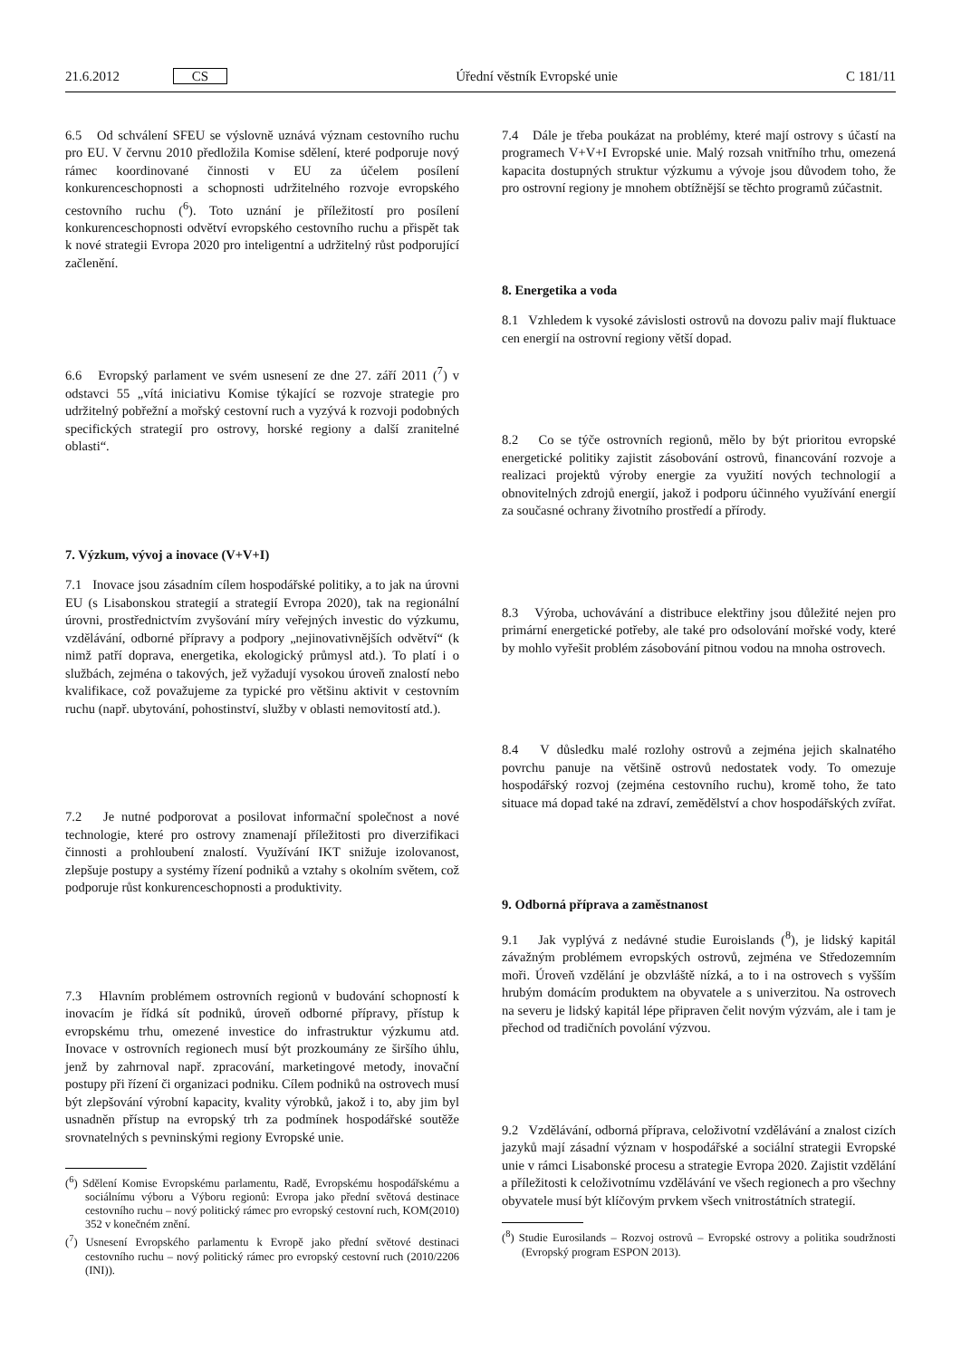21.6.2012 CS Úřední věstník Evropské unie C 181/11
6.5 Od schválení SFEU se výslovně uznává význam cestovního ruchu pro EU. V červnu 2010 předložila Komise sdělení, které podporuje nový rámec koordinované činnosti v EU za účelem posílení konkurenceschopnosti a schopnosti udržitelného rozvoje evropského cestovního ruchu (<sup>6</sup>). Toto uznání je příležitostí pro posílení konkurenceschopnosti odvětví evropského cestovního ruchu a přispět tak k nové strategii Evropa 2020 pro inteligentní a udržitelný růst podporující začlenění.
6.6 Evropský parlament ve svém usnesení ze dne 27. září 2011 (<sup>7</sup>) v odstavci 55 „vítá iniciativu Komise týkající se rozvoje strategie pro udržitelný pobřežní a mořský cestovní ruch a vyzývá k rozvoji podobných specifických strategií pro ostrovy, horské regiony a další zranitelné oblasti“.
7. Výzkum, vývoj a inovace (V+V+I)
7.1 Inovace jsou zásadním cílem hospodářské politiky, a to jak na úrovni EU (s Lisabonskou strategií a strategií Evropa 2020), tak na regionální úrovni, prostřednictvím zvyšování míry veřejných investic do výzkumu, vzdělávání, odborné přípravy a podpory „nejinovativnějších odvětví“ (k nimž patří doprava, energetika, ekologický průmysl atd.). To platí i o službách, zejména o takových, jež vyžadují vysokou úroveň znalostí nebo kvalifikace, což považujeme za typické pro většinu aktivit v cestovním ruchu (např. ubytování, pohostinství, služby v oblasti nemovitostí atd.).
7.2 Je nutné podporovat a posilovat informační společnost a nové technologie, které pro ostrovy znamenají příležitosti pro diverzifikaci činnosti a prohloubení znalostí. Využívání IKT snižuje izolovanost, zlepšuje postupy a systémy řízení podniků a vztahy s okolním světem, což podporuje růst konkurenceschopnosti a produktivity.
7.3 Hlavním problémem ostrovních regionů v budování schopností k inovacím je řídká sít podniků, úroveň odborné přípravy, přístup k evropskému trhu, omezené investice do infrastruktur výzkumu atd. Inovace v ostrovních regionech musí být prozkoumány ze širšího úhlu, jenž by zahrnoval např. zpracování, marketingové metody, inovační postupy při řízení či organizaci podniku. Cílem podniků na ostrovech musí být zlepšování výrobní kapacity, kvality výrobků, jakož i to, aby jim byl usnadněn přístup na evropský trh za podmínek hospodářské soutěže srovnatelných s pevninskými regiony Evropské unie.
(<sup>6</sup>) Sdělení Komise Evropskému parlamentu, Radě, Evropskému hospodářskému a sociálnímu výboru a Výboru regionů: Evropa jako přední světová destinace cestovního ruchu – nový politický rámec pro evropský cestovní ruch, KOM(2010) 352 v konečném znění.
(<sup>7</sup>) Usnesení Evropského parlamentu k Evropě jako přední světové destinaci cestovního ruchu – nový politický rámec pro evropský cestovní ruch (2010/2206 (INI)).
7.4 Dále je třeba poukázat na problémy, které mají ostrovy s účastí na programech V+V+I Evropské unie. Malý rozsah vnitřního trhu, omezená kapacita dostupných struktur výzkumu a vývoje jsou důvodem toho, že pro ostrovní regiony je mnohem obtížnější se těchto programů zúčastnit.
8. Energetika a voda
8.1 Vzhledem k vysoké závislosti ostrovů na dovozu paliv mají fluktuace cen energií na ostrovní regiony větší dopad.
8.2 Co se týče ostrovních regionů, mělo by být prioritou evropské energetické politiky zajistit zásobování ostrovů, financování rozvoje a realizaci projektů výroby energie za využití nových technologií a obnovitelných zdrojů energií, jakož i podporu účinného využívání energií za současné ochrany životního prostředí a přírody.
8.3 Výroba, uchovávání a distribuce elektřiny jsou důležité nejen pro primární energetické potřeby, ale také pro odsolování mořské vody, které by mohlo vyřešit problém zásobování pitnou vodou na mnoha ostrovech.
8.4 V důsledku malé rozlohy ostrovů a zejména jejich skalnatého povrchu panuje na většině ostrovů nedostatek vody. To omezuje hospodářský rozvoj (zejména cestovního ruchu), kromě toho, že tato situace má dopad také na zdraví, zemědělství a chov hospodářských zvířat.
9. Odborná příprava a zaměstnanost
9.1 Jak vyplývá z nedávné studie Euroislands (<sup>8</sup>), je lidský kapitál závažným problémem evropských ostrovů, zejména ve Středozemním moři. Úroveň vzdělání je obzvláště nízká, a to i na ostrovech s vyšším hrubým domácím produktem na obyvatele a s univerzitou. Na ostrovech na severu je lidský kapitál lépe připraven čelit novým výzvám, ale i tam je přechod od tradičních povolání výzvou.
9.2 Vzdělávání, odborná příprava, celoživotní vzdělávání a znalost cizích jazyků mají zásadní význam v hospodářské a sociální strategii Evropské unie v rámci Lisabonské procesu a strategie Evropa 2020. Zajistit vzdělání a příležitosti k celoživotnímu vzdělávání ve všech regionech a pro všechny obyvatele musí být klíčovým prvkem všech vnitrostátních strategií.
(<sup>8</sup>) Studie Eurosilands – Rozvoj ostrovů – Evropské ostrovy a politika soudržnosti (Evropský program ESPON 2013).